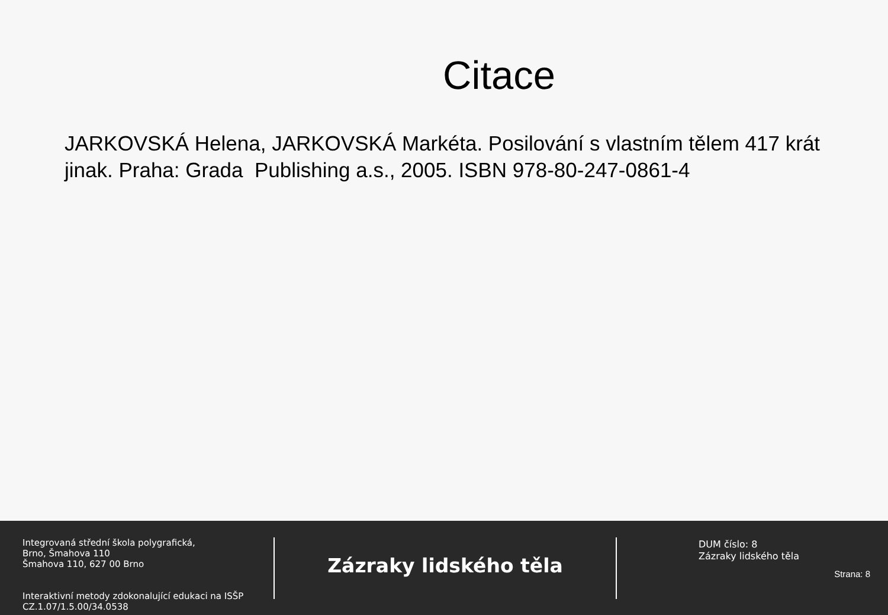Citace
JARKOVSKÁ Helena, JARKOVSKÁ Markéta. Posilování s vlastním tělem 417 krát jinak. Praha: Grada Publishing a.s., 2005. ISBN 978-80-247-0861-4
Integrovaná střední škola polygrafická,
Brno, Šmahova 110
Šmahova 110, 627 00 Brno
Interaktivní metody zdokonalující edukaci na ISŠP
CZ.1.07/1.5.00/34.0538
Zázraky lidského těla
DUM číslo: 8
Zázraky lidského těla
Strana: 8